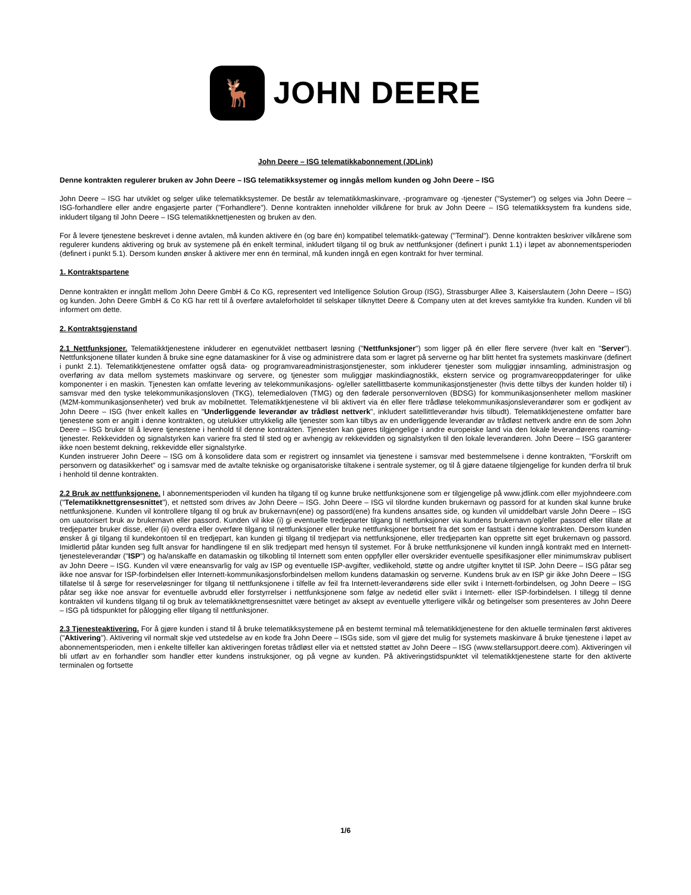🦌
JOHN DEERE
John Deere – ISG telematikkabonnement (JDLink)
Denne kontrakten regulerer bruken av John Deere – ISG telematikksystemer og inngås mellom kunden og John Deere – ISG
John Deere – ISG har utviklet og selger ulike telematikksystemer. De består av telematikkmaskinvare, -programvare og -tjenester ("Systemer") og selges via John Deere – ISG-forhandlere eller andre engasjerte parter ("Forhandlere"). Denne kontrakten inneholder vilkårene for bruk av John Deere – ISG telematikksystem fra kundens side, inkludert tilgang til John Deere – ISG telematikknettjenesten og bruken av den.
For å levere tjenestene beskrevet i denne avtalen, må kunden aktivere én (og bare én) kompatibel telematikk-gateway ("Terminal"). Denne kontrakten beskriver vilkårene som regulerer kundens aktivering og bruk av systemene på én enkelt terminal, inkludert tilgang til og bruk av nettfunksjoner (definert i punkt 1.1) i løpet av abonnementsperioden (definert i punkt 5.1). Dersom kunden ønsker å aktivere mer enn én terminal, må kunden inngå en egen kontrakt for hver terminal.
1. Kontraktspartene
Denne kontrakten er inngått mellom John Deere GmbH & Co KG, representert ved Intelligence Solution Group (ISG), Strassburger Allee 3, Kaiserslautern (John Deere – ISG) og kunden. John Deere GmbH & Co KG har rett til å overføre avtaleforholdet til selskaper tilknyttet Deere & Company uten at det kreves samtykke fra kunden. Kunden vil bli informert om dette.
2. Kontraktsgjenstand
2.1 Nettfunksjoner. Telematikktjenestene inkluderer en egenutviklet nettbasert løsning ("Nettfunksjoner") som ligger på én eller flere servere (hver kalt en "Server"). Nettfunksjonene tillater kunden å bruke sine egne datamaskiner for å vise og administrere data som er lagret på serverne og har blitt hentet fra systemets maskinvare (definert i punkt 2.1). Telematikktjenestene omfatter også data- og programvareadministrasjonstjenester, som inkluderer tjenester som muliggjør innsamling, administrasjon og overføring av data mellom systemets maskinvare og servere, og tjenester som muliggjør maskindiagnostikk, ekstern service og programvareoppdateringer for ulike komponenter i en maskin. Tjenesten kan omfatte levering av telekommunikasjons- og/eller satellittbaserte kommunikasjonstjenester (hvis dette tilbys der kunden holder til) i samsvar med den tyske telekommunikasjonsloven (TKG), telemedialoven (TMG) og den føderale personvernloven (BDSG) for kommunikasjonsenheter mellom maskiner (M2M-kommunikasjonsenheter) ved bruk av mobilnettet. Telematikktjenestene vil bli aktivert via én eller flere trådløse telekommunikasjonsleverandører som er godkjent av John Deere – ISG (hver enkelt kalles en "Underliggende leverandør av trådløst nettverk", inkludert satellittleverandør hvis tilbudt). Telematikktjenestene omfatter bare tjenestene som er angitt i denne kontrakten, og utelukker uttrykkelig alle tjenester som kan tilbys av en underliggende leverandør av trådløst nettverk andre enn de som John Deere – ISG bruker til å levere tjenestene i henhold til denne kontrakten. Tjenesten kan gjøres tilgjengelige i andre europeiske land via den lokale leverandørens roaming-tjenester. Rekkevidden og signalstyrken kan variere fra sted til sted og er avhengig av rekkevidden og signalstyrken til den lokale leverandøren. John Deere – ISG garanterer ikke noen bestemt dekning, rekkevidde eller signalstyrke.
Kunden instruerer John Deere – ISG om å konsolidere data som er registrert og innsamlet via tjenestene i samsvar med bestemmelsene i denne kontrakten, "Forskrift om personvern og datasikkerhet" og i samsvar med de avtalte tekniske og organisatoriske tiltakene i sentrale systemer, og til å gjøre dataene tilgjengelige for kunden derfra til bruk i henhold til denne kontrakten.
2.2 Bruk av nettfunksjonene. I abonnementsperioden vil kunden ha tilgang til og kunne bruke nettfunksjonene som er tilgjengelige på www.jdlink.com eller myjohndeere.com ("Telematikknettgrensesnittet"), et nettsted som drives av John Deere – ISG. John Deere – ISG vil tilordne kunden brukernavn og passord for at kunden skal kunne bruke nettfunksjonene. Kunden vil kontrollere tilgang til og bruk av brukernavn(ene) og passord(ene) fra kundens ansattes side, og kunden vil umiddelbart varsle John Deere – ISG om uautorisert bruk av brukernavn eller passord. Kunden vil ikke (i) gi eventuelle tredjeparter tilgang til nettfunksjoner via kundens brukernavn og/eller passord eller tillate at tredjeparter bruker disse, eller (ii) overdra eller overføre tilgang til nettfunksjoner eller bruke nettfunksjoner bortsett fra det som er fastsatt i denne kontrakten. Dersom kunden ønsker å gi tilgang til kundekontoen til en tredjepart, kan kunden gi tilgang til tredjepart via nettfunksjonene, eller tredjeparten kan opprette sitt eget brukernavn og passord. Imidlertid påtar kunden seg fullt ansvar for handlingene til en slik tredjepart med hensyn til systemet. For å bruke nettfunksjonene vil kunden inngå kontrakt med en Internett-tjenesteleverandør ("ISP") og ha/anskaffe en datamaskin og tilkobling til Internett som enten oppfyller eller overskrider eventuelle spesifikasjoner eller minimumskrav publisert av John Deere – ISG. Kunden vil være eneansvarlig for valg av ISP og eventuelle ISP-avgifter, vedlikehold, støtte og andre utgifter knyttet til ISP. John Deere – ISG påtar seg ikke noe ansvar for ISP-forbindelsen eller Internett-kommunikasjonsforbindelsen mellom kundens datamaskin og serverne. Kundens bruk av en ISP gir ikke John Deere – ISG tillatelse til å sørge for reserveløsninger for tilgang til nettfunksjonene i tilfelle av feil fra Internett-leverandørens side eller svikt i Internett-forbindelsen, og John Deere – ISG påtar seg ikke noe ansvar for eventuelle avbrudd eller forstyrrelser i nettfunksjonene som følge av nedetid eller svikt i Internett- eller ISP-forbindelsen. I tillegg til denne kontrakten vil kundens tilgang til og bruk av telematikknettgrensesnittet være betinget av aksept av eventuelle ytterligere vilkår og betingelser som presenteres av John Deere – ISG på tidspunktet for pålogging eller tilgang til nettfunksjoner.
2.3 Tjenesteaktivering. For å gjøre kunden i stand til å bruke telematikksystemene på en bestemt terminal må telematikktjenestene for den aktuelle terminalen først aktiveres ("Aktivering"). Aktivering vil normalt skje ved utstedelse av en kode fra John Deere – ISGs side, som vil gjøre det mulig for systemets maskinvare å bruke tjenestene i løpet av abonnementsperioden, men i enkelte tilfeller kan aktiveringen foretas trådløst eller via et nettsted støttet av John Deere – ISG (www.stellarsupport.deere.com). Aktiveringen vil bli utført av en forhandler som handler etter kundens instruksjoner, og på vegne av kunden. På aktiveringstidspunktet vil telematikktjenestene starte for den aktiverte terminalen og fortsette
1/6